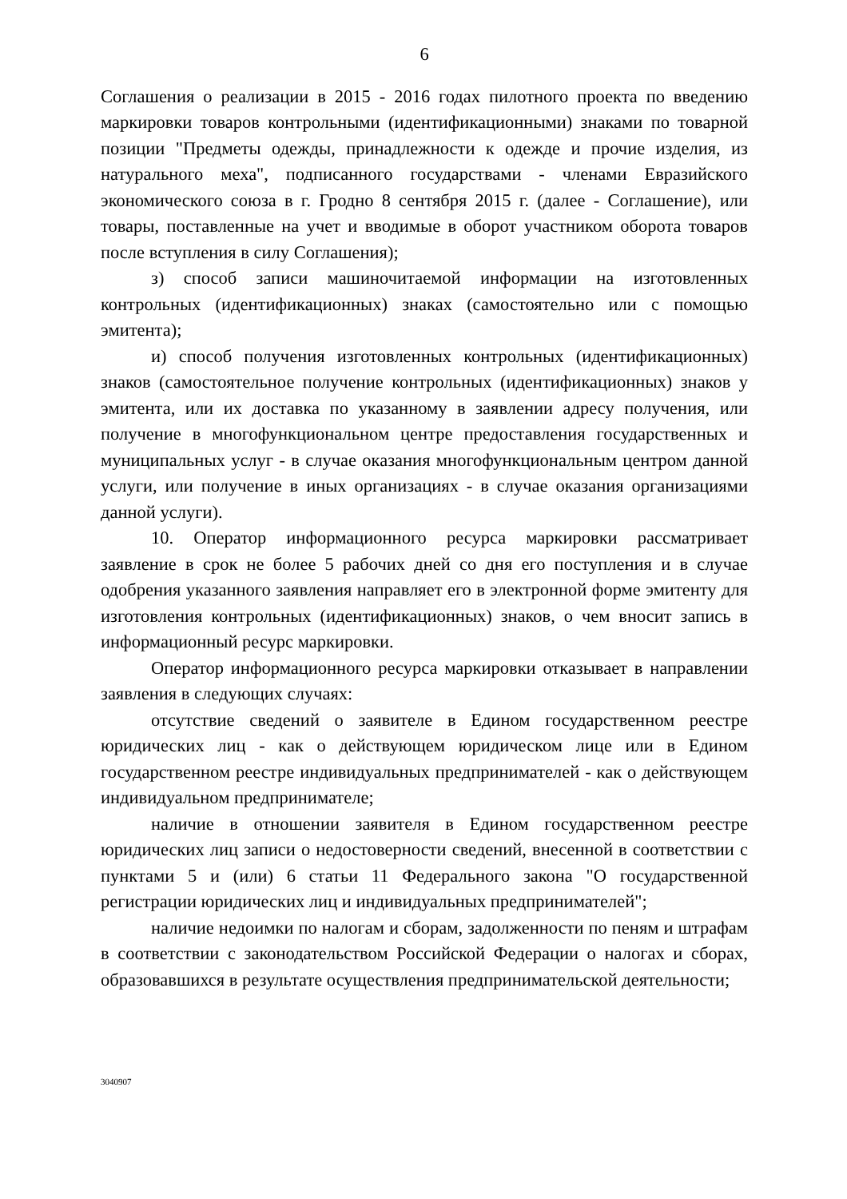6
Соглашения о реализации в 2015 - 2016 годах пилотного проекта по введению маркировки товаров контрольными (идентификационными) знаками по товарной позиции "Предметы одежды, принадлежности к одежде и прочие изделия, из натурального меха", подписанного государствами - членами Евразийского экономического союза в г. Гродно 8 сентября 2015 г. (далее - Соглашение), или товары, поставленные на учет и вводимые в оборот участником оборота товаров после вступления в силу Соглашения);
з) способ записи машиночитаемой информации на изготовленных контрольных (идентификационных) знаках (самостоятельно или с помощью эмитента);
и) способ получения изготовленных контрольных (идентификационных) знаков (самостоятельное получение контрольных (идентификационных) знаков у эмитента, или их доставка по указанному в заявлении адресу получения, или получение в многофункциональном центре предоставления государственных и муниципальных услуг - в случае оказания многофункциональным центром данной услуги, или получение в иных организациях - в случае оказания организациями данной услуги).
10. Оператор информационного ресурса маркировки рассматривает заявление в срок не более 5 рабочих дней со дня его поступления и в случае одобрения указанного заявления направляет его в электронной форме эмитенту для изготовления контрольных (идентификационных) знаков, о чем вносит запись в информационный ресурс маркировки.
Оператор информационного ресурса маркировки отказывает в направлении заявления в следующих случаях:
отсутствие сведений о заявителе в Едином государственном реестре юридических лиц - как о действующем юридическом лице или в Едином государственном реестре индивидуальных предпринимателей - как о действующем индивидуальном предпринимателе;
наличие в отношении заявителя в Едином государственном реестре юридических лиц записи о недостоверности сведений, внесенной в соответствии с пунктами 5 и (или) 6 статьи 11 Федерального закона "О государственной регистрации юридических лиц и индивидуальных предпринимателей";
наличие недоимки по налогам и сборам, задолженности по пеням и штрафам в соответствии с законодательством Российской Федерации о налогах и сборах, образовавшихся в результате осуществления предпринимательской деятельности;
3040907